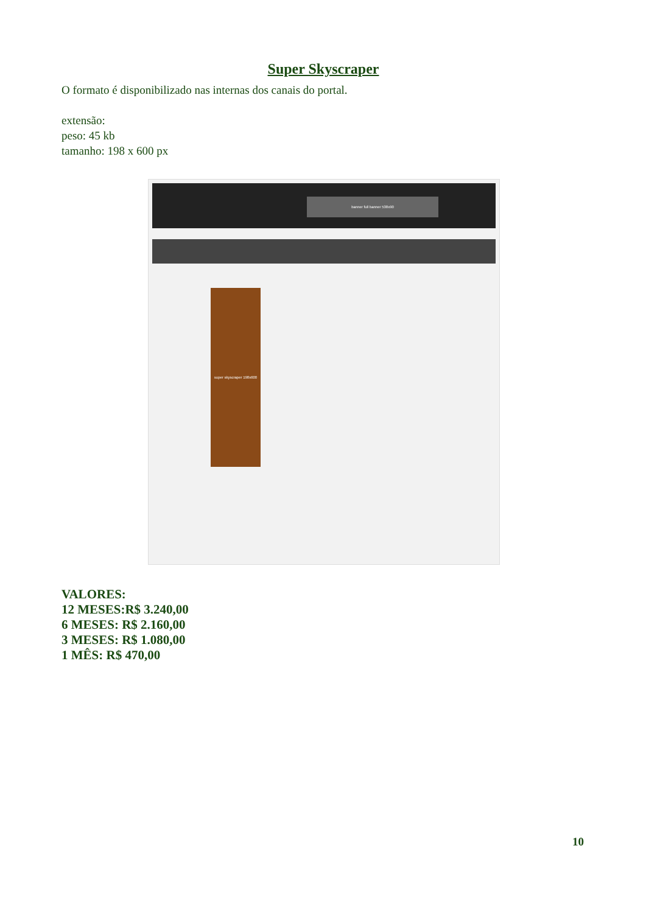Super Skyscraper
O formato é disponibilizado nas internas dos canais do portal.
extensão:
peso: 45 kb
tamanho: 198 x 600 px
banner full banner 538x90
super skyscraper 198x600
VALORES:
12 MESES:R$ 3.240,00
6 MESES: R$ 2.160,00
3 MESES: R$ 1.080,00
1 MÊS: R$ 470,00
10